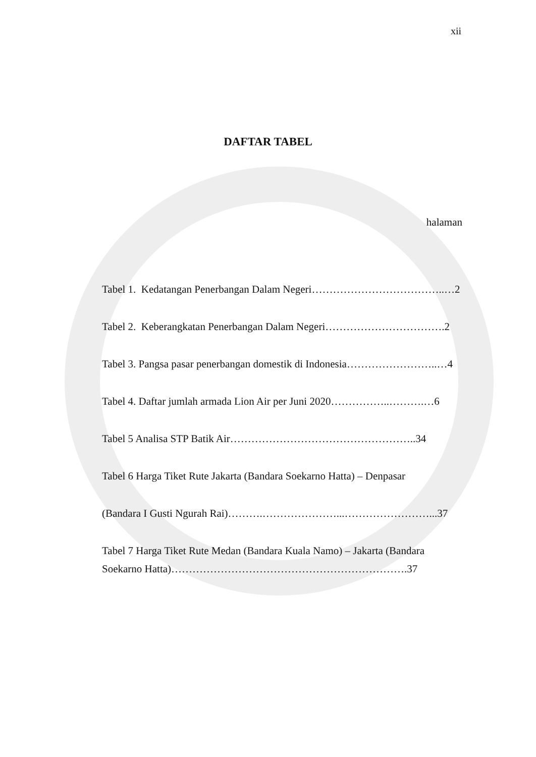xii
DAFTAR TABEL
halaman
Tabel 1. Kedatangan Penerbangan Dalam Negeri………………………………..…2
Tabel 2. Keberangkatan Penerbangan Dalam Negeri…………………………….2
Tabel 3. Pangsa pasar penerbangan domestik di Indonesia……………………..…4
Tabel 4. Daftar jumlah armada Lion Air per Juni 2020……………..……….…6
Tabel 5 Analisa STP Batik Air……………………………………………..34
Tabel 6 Harga Tiket Rute Jakarta (Bandara Soekarno Hatta) – Denpasar
(Bandara I Gusti Ngurah Rai)……….…………………...……………………...37
Tabel 7 Harga Tiket Rute Medan (Bandara Kuala Namo) – Jakarta (Bandara
Soekarno Hatta)………………………………………………………….37